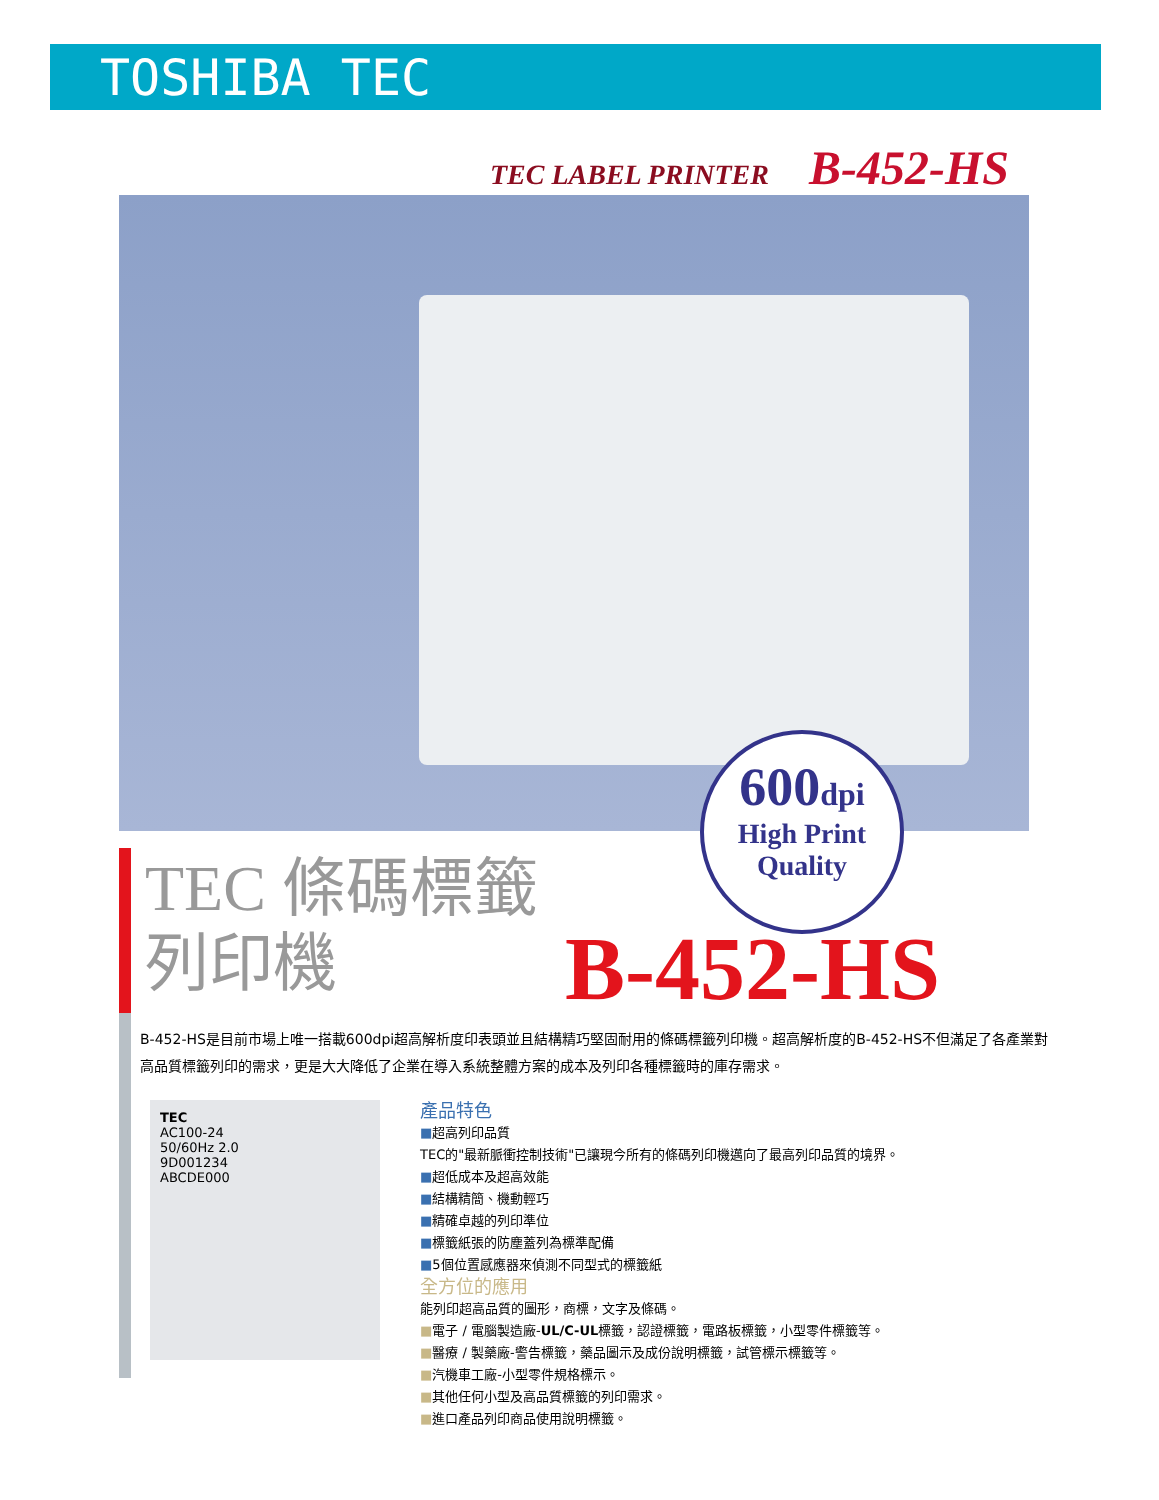TOSHIBA TEC
TEC LABEL PRINTER B-452-HS
600dpi
High Print
Quality
TEC 條碼標籤
列印機
B-452-HS
B-452-HS是目前市場上唯一搭載600dpi超高解析度印表頭並且結構精巧堅固耐用的條碼標籤列印機。超高解析度的B-452-HS不但滿足了各產業對高品質標籤列印的需求，更是大大降低了企業在導入系統整體方案的成本及列印各種標籤時的庫存需求。
TEC
AC100-24
50/60Hz 2.0
9D001234
ABCDE000
產品特色
■超高列印品質
TEC的"最新脈衝控制技術"已讓現今所有的條碼列印機邁向了最高列印品質的境界。
■超低成本及超高效能
■結構精簡、機動輕巧
■精確卓越的列印準位
■標籤紙張的防塵蓋列為標準配備
■5個位置感應器來偵測不同型式的標籤紙
全方位的應用
能列印超高品質的圖形，商標，文字及條碼。
■電子 / 電腦製造廠-UL/C-UL標籤，認證標籤，電路板標籤，小型零件標籤等。
■醫療 / 製藥廠-警告標籤，藥品圖示及成份說明標籤，試管標示標籤等。
■汽機車工廠-小型零件規格標示。
■其他任何小型及高品質標籤的列印需求。
■進口產品列印商品使用說明標籤。